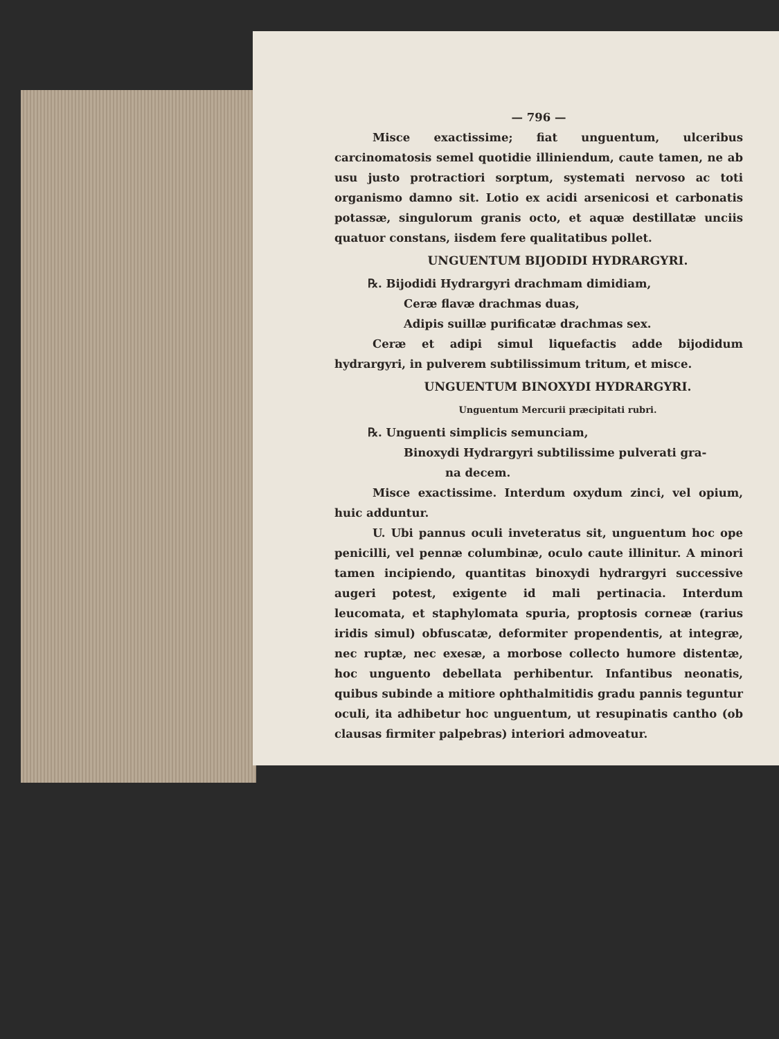— 796 —
Misce exactissime; fiat unguentum, ulceribus carcinomatosis semel quotidie illiniendum, caute tamen, ne ab usu justo protractiori sorptum, systemati nervoso ac toti organismo damno sit. Lotio ex acidi arsenicosi et carbonatis potassæ, singulorum granis octo, et aquæ destillatæ unciis quatuor constans, iisdem fere qualitatibus pollet.
UNGUENTUM BIJODIDI HYDRARGYRI.
℞. Bijodidi Hydrargyri drachmam dimidiam,
Ceræ flavæ drachmas duas,
Adipis suillæ purificatæ drachmas sex.
Ceræ et adipi simul liquefactis adde bijodidum hydrargyri, in pulverem subtilissimum tritum, et misce.
UNGUENTUM BINOXYDI HYDRARGYRI.
Unguentum Mercurii præcipitati rubri.
℞. Unguenti simplicis semunciam,
Binoxydi Hydrargyri subtilissime pulverati gra-
na decem.
Misce exactissime. Interdum oxydum zinci, vel opium, huic adduntur.
U. Ubi pannus oculi inveteratus sit, unguentum hoc ope penicilli, vel pennæ columbinæ, oculo caute illinitur. A minori tamen incipiendo, quantitas binoxydi hydrargyri successive augeri potest, exigente id mali pertinacia. Interdum leucomata, et staphylomata spuria, proptosis corneæ (rarius iridis simul) obfuscatæ, deformiter propendentis, at integræ, nec ruptæ, nec exesæ, a morbose collecto humore distentæ, hoc unguento debellata perhibentur. Infantibus neonatis, quibus subinde a mitiore ophthalmitidis gradu pannis teguntur oculi, ita adhibetur hoc unguentum, ut resupinatis cantho (ob clausas firmiter palpebras) interiori admoveatur.